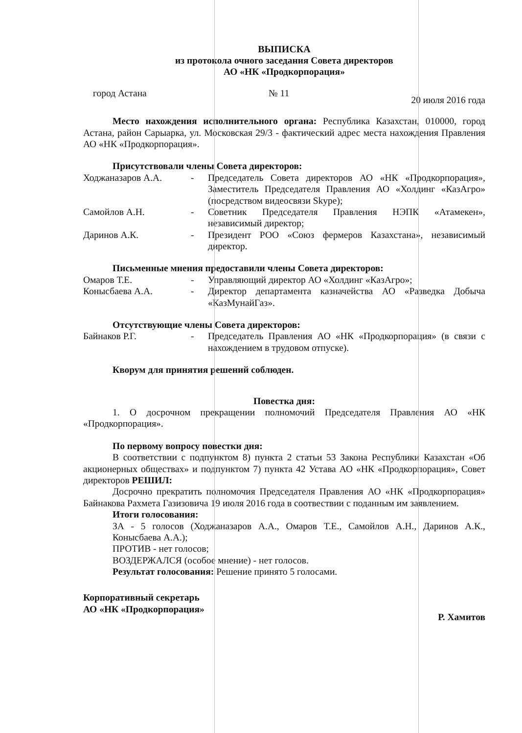ВЫПИСКА
из протокола очного заседания Совета директоров
АО «НК «Продкорпорация»
город Астана № 11 20 июля 2016 года
Место нахождения исполнительного органа: Республика Казахстан, 010000, город Астана, район Сарыарка, ул. Московская 29/3 - фактический адрес места нахождения Правления АО «НК «Продкорпорация».
Присутствовали члены Совета директоров:
Ходжаназаров А.А. - Председатель Совета директоров АО «НК «Продкорпорация», Заместитель Председателя Правления АО «Холдинг «КазАгро» (посредством видеосвязи Skype);
Самойлов А.Н. - Советник Председателя Правления НЭПК «Атамекен», независимый директор;
Даринов А.К. - Президент РОО «Союз фермеров Казахстана», независимый директор.
Письменные мнения предоставили члены Совета директоров:
Омаров Т.Е. - Управляющий директор АО «Холдинг «КазАгро»;
Конысбаева А.А. - Директор департамента казначейства АО «Разведка Добыча «КазМунайГаз».
Отсутствующие члены Совета директоров:
Байнаков Р.Г. - Председатель Правления АО «НК «Продкорпорация» (в связи с нахождением в трудовом отпуске).
Кворум для принятия решений соблюден.
Повестка дня:
1. О досрочном прекращении полномочий Председателя Правления АО «НК «Продкорпорация».
По первому вопросу повестки дня:
В соответствии с подпунктом 8) пункта 2 статьи 53 Закона Республики Казахстан «Об акционерных обществах» и подпунктом 7) пункта 42 Устава АО «НК «Продкорпорация», Совет директоров РЕШИЛ:
Досрочно прекратить полномочия Председателя Правления АО «НК «Продкорпорация» Байнакова Рахмета Газизовича 19 июля 2016 года в соотвествии с поданным им заявлением.
Итоги голосования:
ЗА - 5 голосов (Ходжаназаров А.А., Омаров Т.Е., Самойлов А.Н., Даринов А.К., Конысбаева А.А.);
ПРОТИВ - нет голосов;
ВОЗДЕРЖАЛСЯ (особое мнение) - нет голосов.
Результат голосования: Решение принято 5 голосами.
Корпоративный секретарь
АО «НК «Продкорпорация» Р. Хамитов